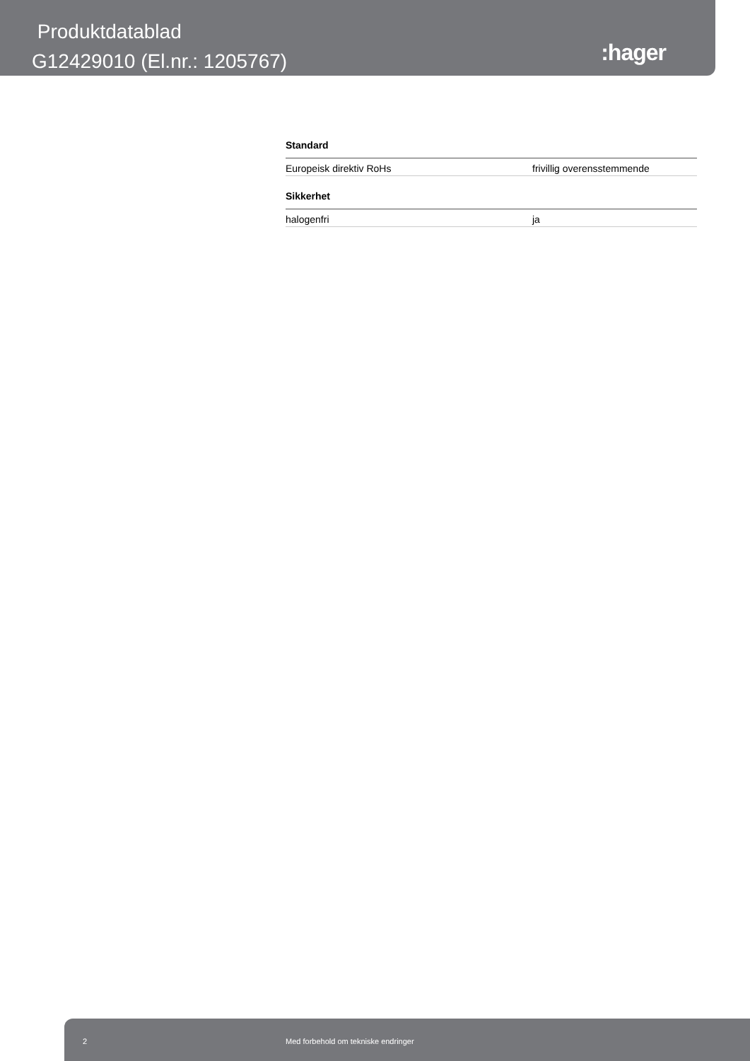Produktdatablad
G12429010 (El.nr.: 1205767)
:hager
Standard
| Europeisk direktiv RoHs | frivillig overensstemmende |
Sikkerhet
| halogenfri | ja |
2 Med forbehold om tekniske endringer